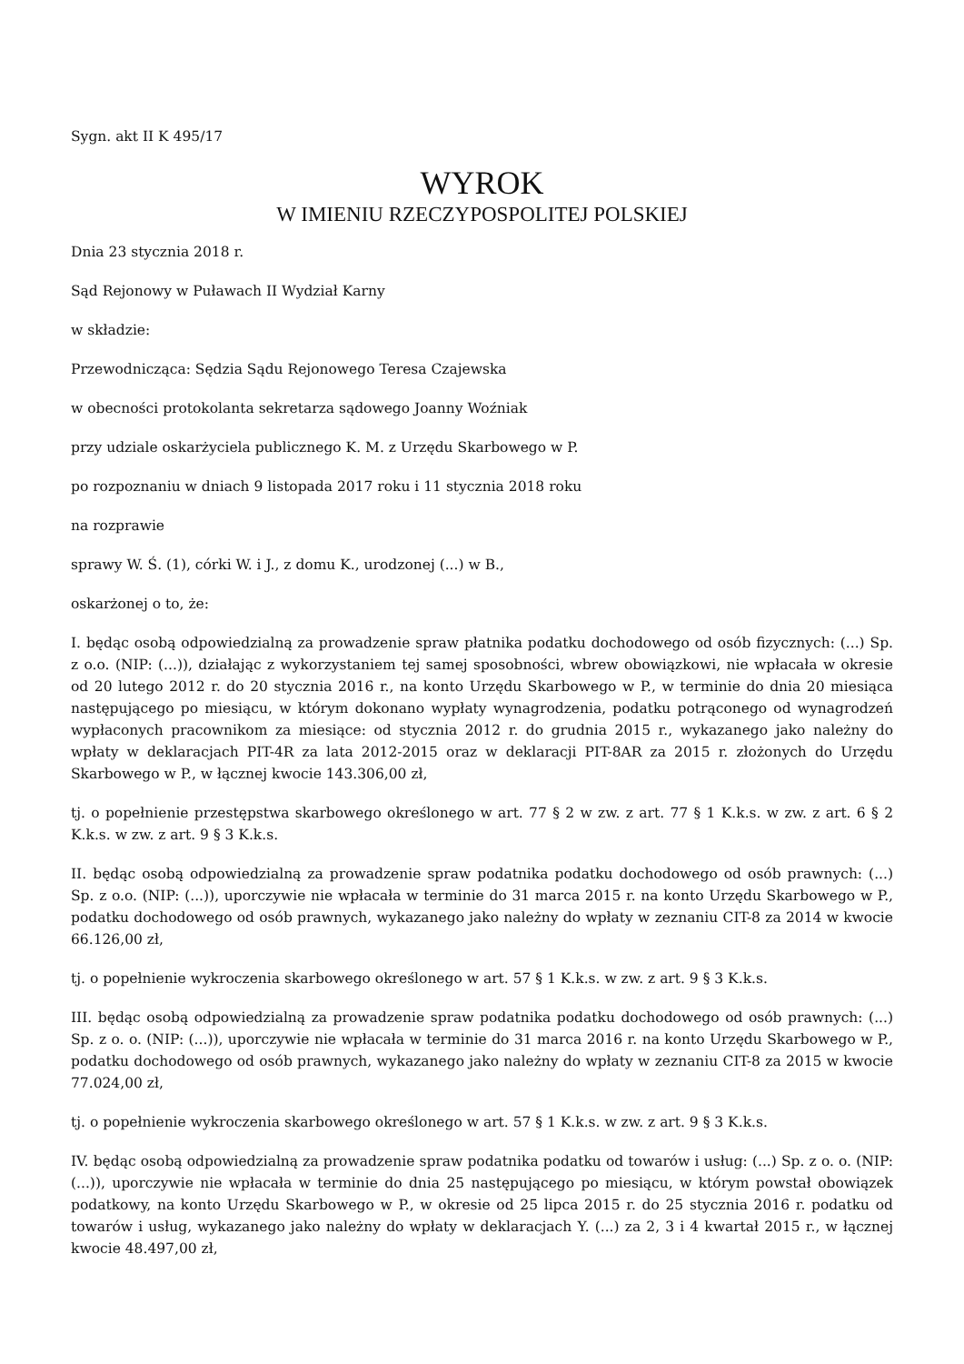Sygn. akt II K 495/17
WYROK
W IMIENIU RZECZYPOSPOLITEJ POLSKIEJ
Dnia 23 stycznia 2018 r.
Sąd Rejonowy w Puławach II Wydział Karny
w składzie:
Przewodnicząca: Sędzia Sądu Rejonowego Teresa Czajewska
w obecności protokolanta sekretarza sądowego Joanny Woźniak
przy udziale oskarżyciela publicznego K. M. z Urzędu Skarbowego w P.
po rozpoznaniu w dniach 9 listopada 2017 roku i 11 stycznia 2018 roku
na rozprawie
sprawy W. Ś. (1), córki W. i J., z domu K., urodzonej (...) w B.,
oskarżonej o to, że:
I. będąc osobą odpowiedzialną za prowadzenie spraw płatnika podatku dochodowego od osób fizycznych: (...) Sp. z o.o. (NIP: (...)), działając z wykorzystaniem tej samej sposobności, wbrew obowiązkowi, nie wpłacała w okresie od 20 lutego 2012 r. do 20 stycznia 2016 r., na konto Urzędu Skarbowego w P., w terminie do dnia 20 miesiąca następującego po miesiącu, w którym dokonano wypłaty wynagrodzenia, podatku potrąconego od wynagrodzeń wypłaconych pracownikom za miesiące: od stycznia 2012 r. do grudnia 2015 r., wykazanego jako należny do wpłaty w deklaracjach PIT-4R za lata 2012-2015 oraz w deklaracji PIT-8AR za 2015 r. złożonych do Urzędu Skarbowego w P., w łącznej kwocie 143.306,00 zł,
tj. o popełnienie przestępstwa skarbowego określonego w art. 77 § 2 w zw. z art. 77 § 1 K.k.s. w zw. z art. 6 § 2 K.k.s. w zw. z art. 9 § 3 K.k.s.
II. będąc osobą odpowiedzialną za prowadzenie spraw podatnika podatku dochodowego od osób prawnych: (...) Sp. z o.o. (NIP: (...)), uporczywie nie wpłacała w terminie do 31 marca 2015 r. na konto Urzędu Skarbowego w P., podatku dochodowego od osób prawnych, wykazanego jako należny do wpłaty w zeznaniu CIT-8 za 2014 w kwocie 66.126,00 zł,
tj. o popełnienie wykroczenia skarbowego określonego w art. 57 § 1 K.k.s. w zw. z art. 9 § 3 K.k.s.
III. będąc osobą odpowiedzialną za prowadzenie spraw podatnika podatku dochodowego od osób prawnych: (...) Sp. z o. o. (NIP: (...)), uporczywie nie wpłacała w terminie do 31 marca 2016 r. na konto Urzędu Skarbowego w P., podatku dochodowego od osób prawnych, wykazanego jako należny do wpłaty w zeznaniu CIT-8 za 2015 w kwocie 77.024,00 zł,
tj. o popełnienie wykroczenia skarbowego określonego w art. 57 § 1 K.k.s. w zw. z art. 9 § 3 K.k.s.
IV. będąc osobą odpowiedzialną za prowadzenie spraw podatnika podatku od towarów i usług: (...) Sp. z o. o. (NIP: (...)), uporczywie nie wpłacała w terminie do dnia 25 następującego po miesiącu, w którym powstał obowiązek podatkowy, na konto Urzędu Skarbowego w P., w okresie od 25 lipca 2015 r. do 25 stycznia 2016 r. podatku od towarów i usług, wykazanego jako należny do wpłaty w deklaracjach Y. (...) za 2, 3 i 4 kwartał 2015 r., w łącznej kwocie 48.497,00 zł,